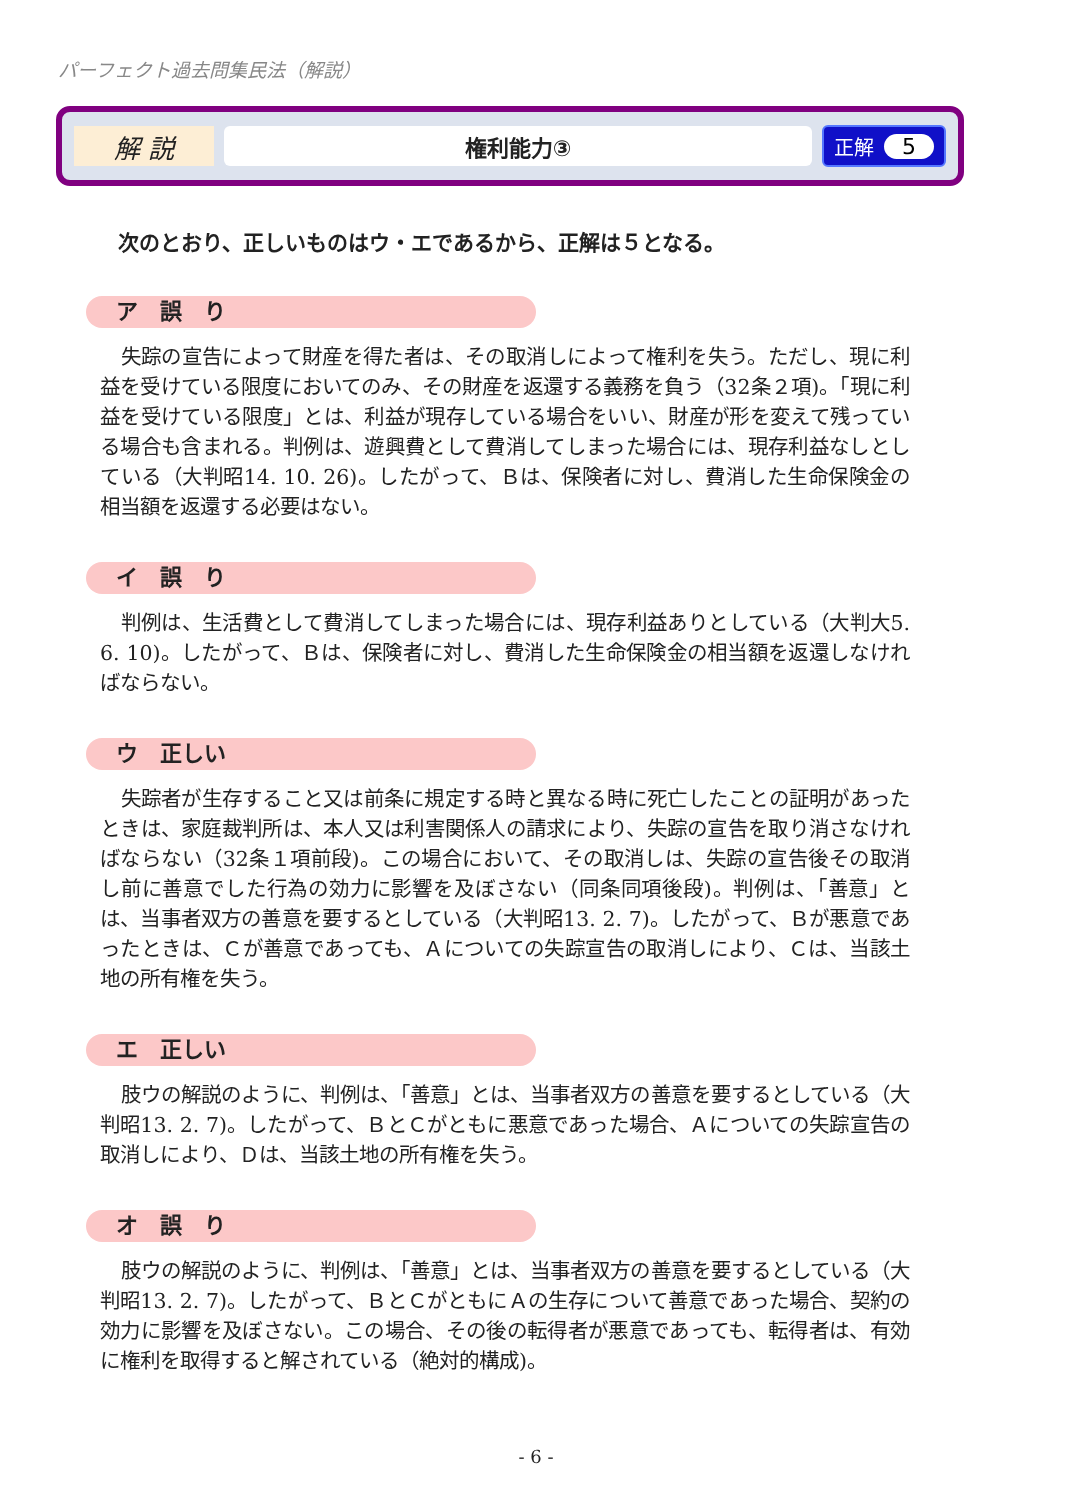パーフェクト過去問集民法（解説）
解 説
権利能力③
正解 5
次のとおり、正しいものはウ・エであるから、正解は５となる。
ア　誤　り
失踪の宣告によって財産を得た者は、その取消しによって権利を失う。ただし、現に利益を受けている限度においてのみ、その財産を返還する義務を負う（32条２項)。「現に利益を受けている限度」とは、利益が現存している場合をいい、財産が形を変えて残っている場合も含まれる。判例は、遊興費として費消してしまった場合には、現存利益なしとしている（大判昭14. 10. 26)。したがって、Ｂは、保険者に対し、費消した生命保険金の相当額を返還する必要はない。
イ　誤　り
判例は、生活費として費消してしまった場合には、現存利益ありとしている（大判大5. 6. 10)。したがって、Ｂは、保険者に対し、費消した生命保険金の相当額を返還しなければならない。
ウ　正しい
失踪者が生存すること又は前条に規定する時と異なる時に死亡したことの証明があったときは、家庭裁判所は、本人又は利害関係人の請求により、失踪の宣告を取り消さなければならない（32条１項前段)。この場合において、その取消しは、失踪の宣告後その取消し前に善意でした行為の効力に影響を及ぼさない（同条同項後段)。判例は、「善意」とは、当事者双方の善意を要するとしている（大判昭13. 2. 7)。したがって、Ｂが悪意であったときは、Ｃが善意であっても、Ａについての失踪宣告の取消しにより、Ｃは、当該土地の所有権を失う。
エ　正しい
肢ウの解説のように、判例は、「善意」とは、当事者双方の善意を要するとしている（大判昭13. 2. 7)。したがって、ＢとＣがともに悪意であった場合、Ａについての失踪宣告の取消しにより、Ｄは、当該土地の所有権を失う。
オ　誤　り
肢ウの解説のように、判例は、「善意」とは、当事者双方の善意を要するとしている（大判昭13. 2. 7)。したがって、ＢとＣがともにＡの生存について善意であった場合、契約の効力に影響を及ぼさない。この場合、その後の転得者が悪意であっても、転得者は、有効に権利を取得すると解されている（絶対的構成)。
- 6 -